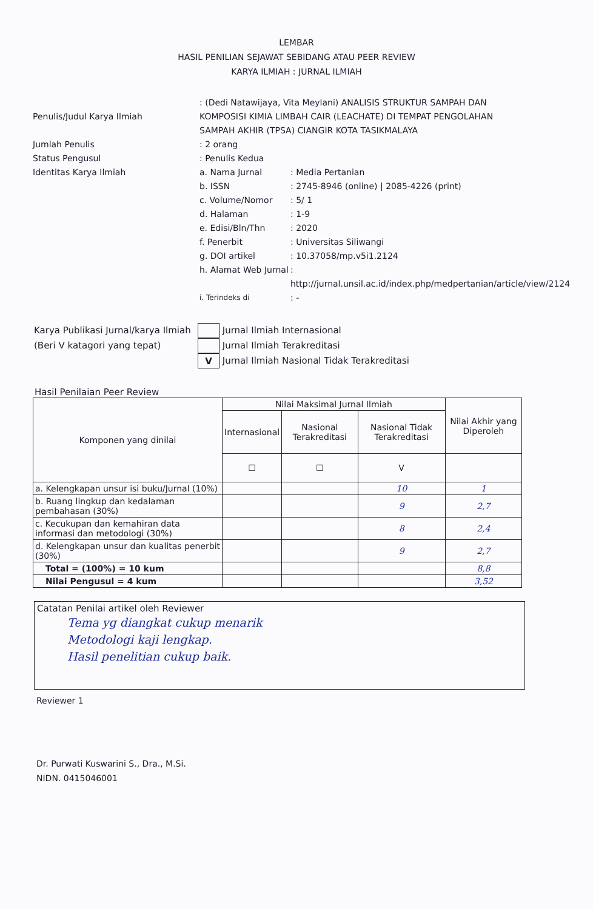LEMBAR
HASIL PENILIAN SEJAWAT SEBIDANG ATAU PEER REVIEW
KARYA ILMIAH : JURNAL ILMIAH
Penulis/Judul Karya Ilmiah
: (Dedi Natawijaya, Vita Meylani) ANALISIS STRUKTUR SAMPAH DAN KOMPOSISI KIMIA LIMBAH CAIR (LEACHATE) DI TEMPAT PENGOLAHAN SAMPAH AKHIR (TPSA) CIANGIR KOTA TASIKMALAYA
Jumlah Penulis
: 2 orang
Status Pengusul
: Penulis Kedua
Identitas Karya Ilmiah
a. Nama Jurnal
: Media Pertanian
b. ISSN
: 2745-8946 (online) | 2085-4226 (print)
c. Volume/Nomor
: 5/ 1
d. Halaman
: 1-9
e. Edisi/Bln/Thn
: 2020
f. Penerbit
: Universitas Siliwangi
g. DOI artikel
: 10.37058/mp.v5i1.2124
h. Alamat Web Jurnal
: http://jurnal.unsil.ac.id/index.php/medpertanian/article/view/2124
i. Terindeks di
: -
Karya Publikasi Jurnal/karya Ilmiah
Jurnal Ilmiah Internasional
(Beri V katagori yang tepat)
Jurnal Ilmiah Terakreditasi
V
Jurnal Ilmiah Nasional Tidak Terakreditasi
Hasil Penilaian Peer Review
| Komponen yang dinilai | Nilai Maksimal Jurnal Ilmiah | | | Nilai Akhir yang Diperoleh |
| --- | --- | --- | --- | --- |
| | Internasional | Nasional Terakreditasi | Nasional Tidak Terakreditasi | |
| | ☐ | ☐ | V | |
| a. Kelengkapan unsur isi buku/Jurnal (10%) | | | 10 | 1 |
| b. Ruang lingkup dan kedalaman pembahasan (30%) | | | 9 | 2,7 |
| c. Kecukupan dan kemahiran data informasi dan metodologi (30%) | | | 8 | 2,4 |
| d. Kelengkapan unsur dan kualitas penerbit (30%) | | | 9 | 2,7 |
| Total = (100%) = 10 kum | | | | 8,8 |
| Nilai Pengusul = 4 kum | | | | 3,52 |
Catatan Penilai artikel oleh Reviewer
Tema yg diangkat cukup menarik
Metodologi kaji lengkap.
Hasil penelitian cukup baik.
Reviewer 1
Dr. Purwati Kuswarini S., Dra., M.Si.
NIDN. 0415046001